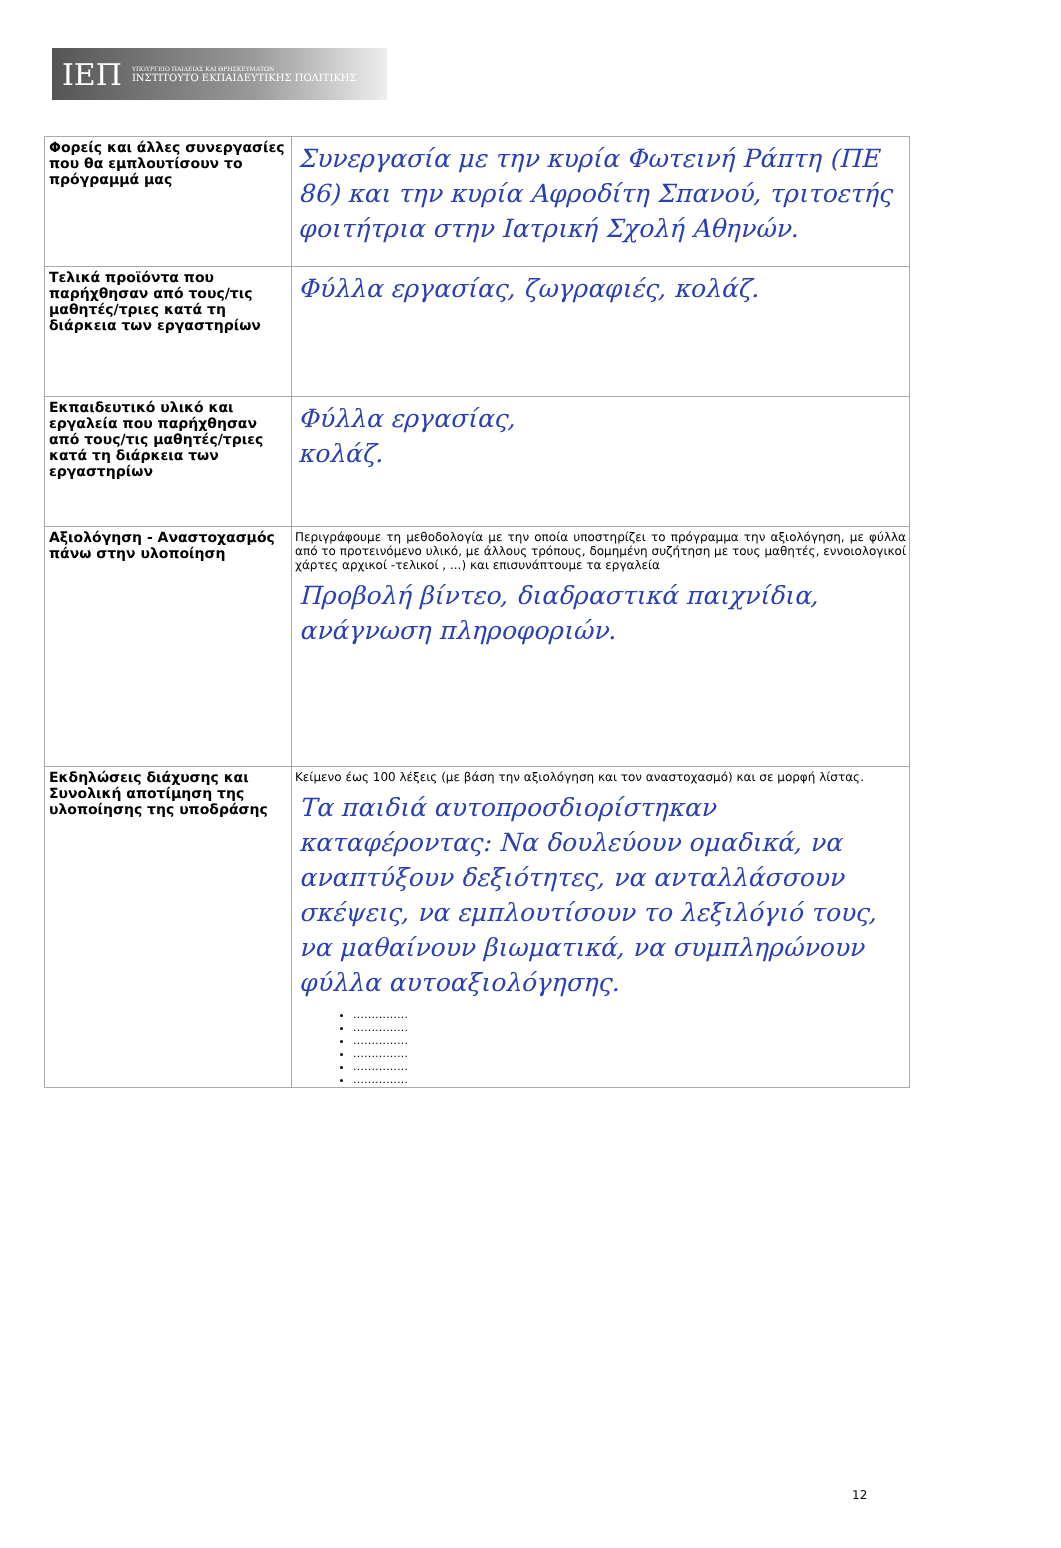ΙΕΠ
ΥΠΟΥΡΓΕΙΟ ΠΑΙΔΕΙΑΣ ΚΑΙ ΘΡΗΣΚΕΥΜΑΤΩΝ
ΙΝΣΤΙΤΟΥΤΟ ΕΚΠΑΙΔΕΥΤΙΚΗΣ ΠΟΛΙΤΙΚΗΣ
| Φορείς και άλλες συνεργασίες που θα εμπλουτίσουν το πρόγραμμά μας | Συνεργασία με την κυρία Φωτεινή Ράπτη (ΠΕ 86) και την κυρία Αφροδίτη Σπανού, τριτοετής φοιτήτρια στην Ιατρική Σχολή Αθηνών. |
| Τελικά προϊόντα που παρήχθησαν από τους/τις μαθητές/τριες κατά τη διάρκεια των εργαστηρίων | Φύλλα εργασίας, ζωγραφιές, κολάζ. |
| Εκπαιδευτικό υλικό και εργαλεία που παρήχθησαν από τους/τις μαθητές/τριες κατά τη διάρκεια των εργαστηρίων | Φύλλα εργασίας, κολάζ. |
| Αξιολόγηση - Αναστοχασμός πάνω στην υλοποίηση | Περιγράφουμε τη μεθοδολογία με την οποία υποστηρίζει το πρόγραμμα την αξιολόγηση, με φύλλα από το προτεινόμενο υλικό, με άλλους τρόπους, δομημένη συζήτηση με τους μαθητές, εννοιολογικοί χάρτες αρχικοί -τελικοί , ...) και επισυνάπτουμε τα εργαλεία Προβολή βίντεο, διαδραστικά παιχνίδια, ανάγνωση πληροφοριών. |
| Εκδηλώσεις διάχυσης και Συνολική αποτίμηση της υλοποίησης της υποδράσης | Κείμενο έως 100 λέξεις (με βάση την αξιολόγηση και τον αναστοχασμό) και σε μορφή λίστας. Τα παιδιά αυτοπροσδιορίστηκαν καταφέροντας: Να δουλεύουν ομαδικά, να αναπτύξουν δεξιότητες, να ανταλλάσσουν σκέψεις, να εμπλουτίσουν το λεξιλόγιό τους, να μαθαίνουν βιωματικά, να συμπληρώνουν φύλλα αυτοαξιολόγησης. …………… …………… …………… …………… …………… …………… |
12